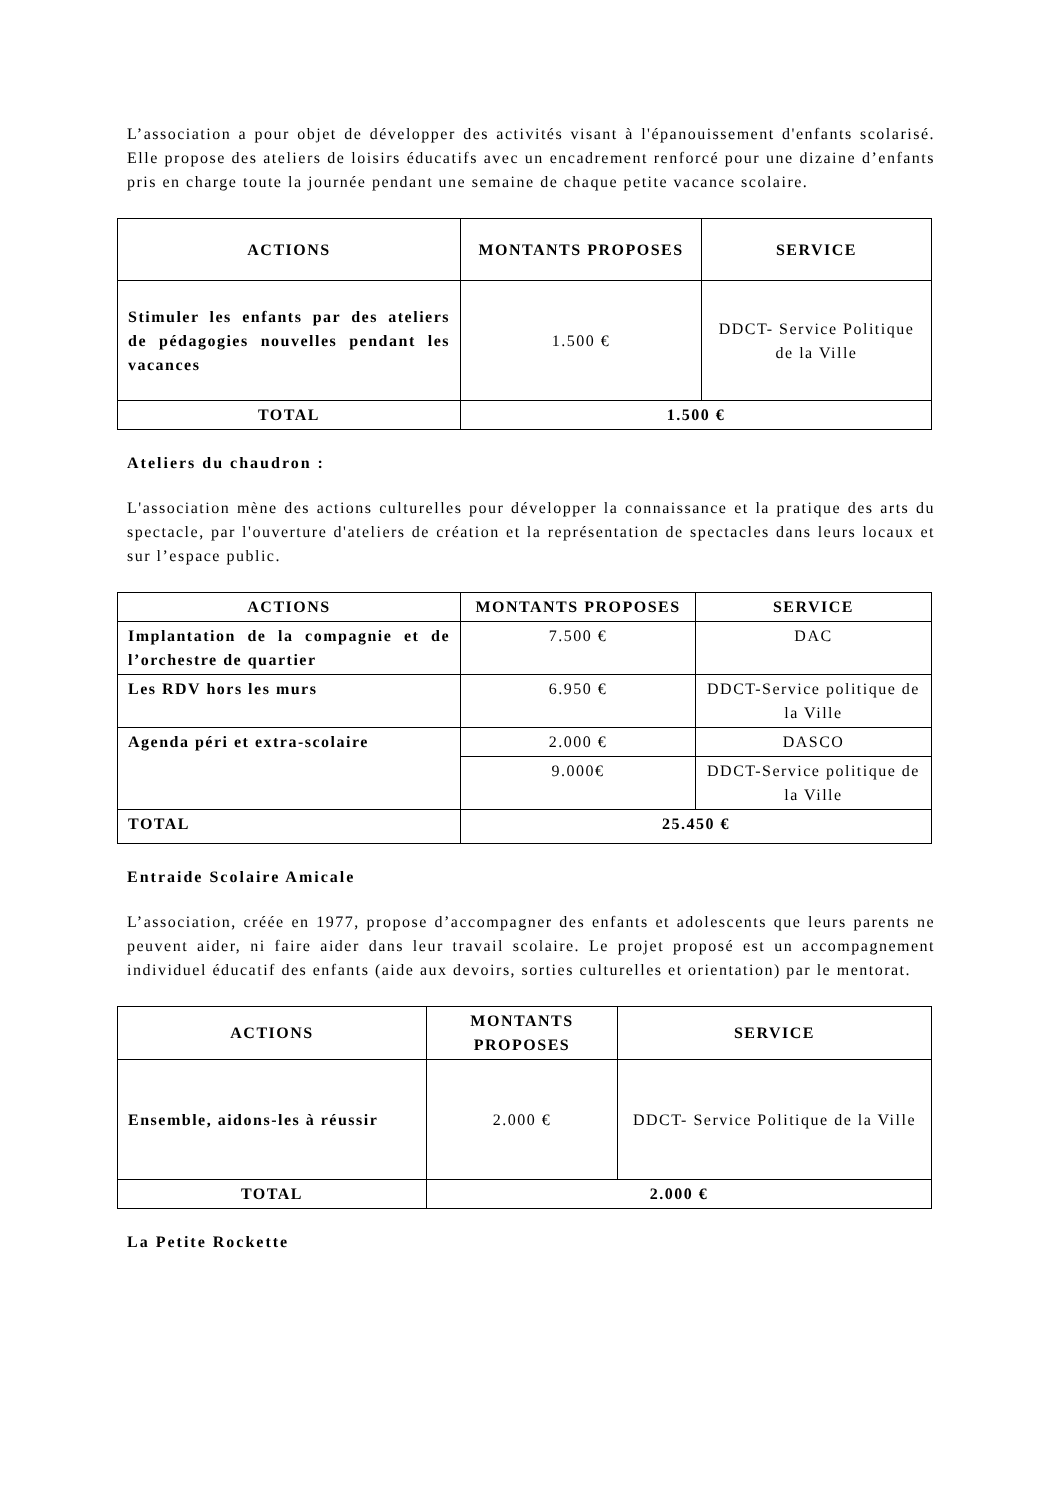L’association a pour objet de développer des activités visant à l'épanouissement d'enfants scolarisé. Elle propose des ateliers de loisirs éducatifs avec un encadrement renforcé pour une dizaine d’enfants pris en charge toute la journée pendant une semaine de chaque petite vacance scolaire.
| ACTIONS | MONTANTS PROPOSES | SERVICE |
| --- | --- | --- |
| Stimuler les enfants par des ateliers de pédagogies nouvelles pendant les vacances | 1.500 € | DDCT- Service Politique de la Ville |
| TOTAL | 1.500 € | |
Ateliers du chaudron :
L'association mène des actions culturelles pour développer la connaissance et la pratique des arts du spectacle, par l'ouverture d'ateliers de création et la représentation de spectacles dans leurs locaux et sur l’espace public.
| ACTIONS | MONTANTS PROPOSES | SERVICE |
| --- | --- | --- |
| Implantation de la compagnie et de l’orchestre de quartier | 7.500 € | DAC |
| Les RDV hors les murs | 6.950 € | DDCT-Service politique de la Ville |
| Agenda péri et extra-scolaire | 2.000 € | DASCO |
| | 9.000€ | DDCT-Service politique de la Ville |
| TOTAL | 25.450 € | |
Entraide Scolaire Amicale
L’association, créée en 1977, propose d’accompagner des enfants et adolescents que leurs parents ne peuvent aider, ni faire aider dans leur travail scolaire. Le projet proposé est un accompagnement individuel éducatif des enfants (aide aux devoirs, sorties culturelles et orientation) par le mentorat.
| ACTIONS | MONTANTS PROPOSES | SERVICE |
| --- | --- | --- |
| Ensemble, aidons-les à réussir | 2.000 € | DDCT- Service Politique de la Ville |
| TOTAL | 2.000 € | |
La Petite Rockette